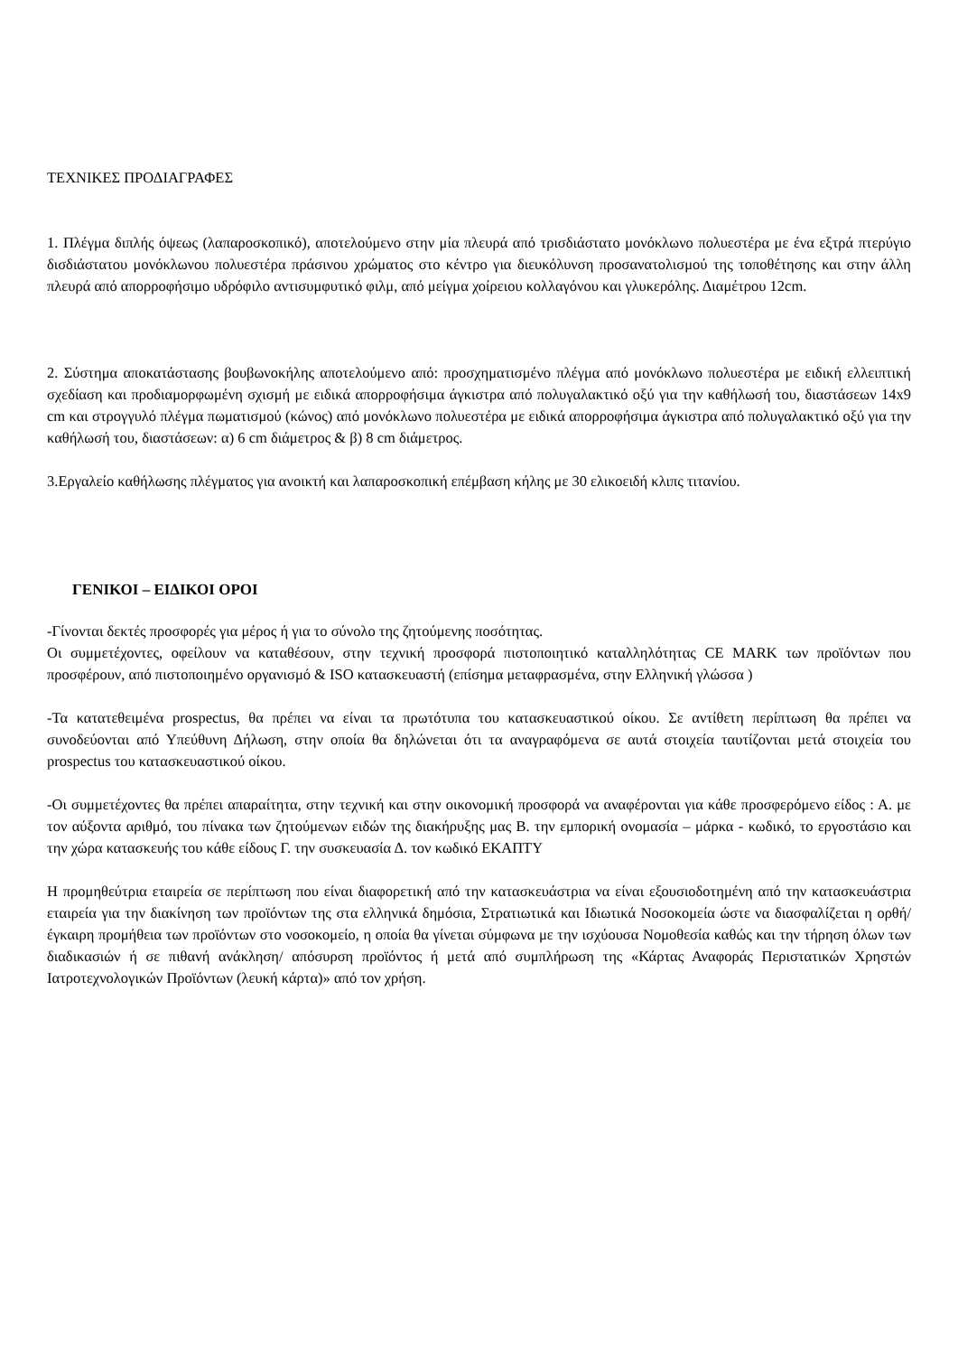ΤΕΧΝΙΚΕΣ ΠΡΟΔΙΑΓΡΑΦΕΣ
1. Πλέγμα διπλής όψεως (λαπαροσκοπικό), αποτελούμενο στην μία πλευρά από τρισδιάστατο μονόκλωνο πολυεστέρα με ένα εξτρά πτερύγιο δισδιάστατου μονόκλωνου πολυεστέρα πράσινου χρώματος στο κέντρο για διευκόλυνση προσανατολισμού της τοποθέτησης και στην άλλη πλευρά από απορροφήσιμο υδρόφιλο αντισυμφυτικό φιλμ, από μείγμα χοίρειου κολλαγόνου και γλυκερόλης. Διαμέτρου 12cm.
2. Σύστημα αποκατάστασης βουβωνοκήλης αποτελούμενο από: προσχηματισμένο πλέγμα από μονόκλωνο πολυεστέρα με ειδική ελλειπτική σχεδίαση και προδιαμορφωμένη σχισμή με ειδικά απορροφήσιμα άγκιστρα από πολυγαλακτικό οξύ για την καθήλωσή του, διαστάσεων 14x9 cm και στρογγυλό πλέγμα πωματισμού (κώνος) από μονόκλωνο πολυεστέρα με ειδικά απορροφήσιμα άγκιστρα από πολυγαλακτικό οξύ για την καθήλωσή του, διαστάσεων: α) 6 cm διάμετρος & β) 8 cm διάμετρος.
3.Εργαλείο καθήλωσης πλέγματος για ανοικτή και λαπαροσκοπική επέμβαση κήλης με 30 ελικοειδή κλιπς τιτανίου.
ΓΕΝΙΚΟΙ – ΕΙΔΙΚΟΙ ΟΡΟΙ
-Γίνονται δεκτές προσφορές για μέρος ή για το σύνολο της ζητούμενης ποσότητας.
Οι συμμετέχοντες, οφείλουν να καταθέσουν, στην τεχνική προσφορά πιστοποιητικό καταλληλότητας CE MARK των προϊόντων που προσφέρουν, από πιστοποιημένο οργανισμό & ISO κατασκευαστή (επίσημα μεταφρασμένα, στην Ελληνική γλώσσα )
-Τα κατατεθειμένα prospectus, θα πρέπει να είναι τα πρωτότυπα του κατασκευαστικού οίκου. Σε αντίθετη περίπτωση θα πρέπει να συνοδεύονται από Υπεύθυνη Δήλωση, στην οποία θα δηλώνεται ότι τα αναγραφόμενα σε αυτά στοιχεία ταυτίζονται μετά στοιχεία του prospectus του κατασκευαστικού οίκου.
-Οι συμμετέχοντες θα πρέπει απαραίτητα, στην τεχνική και στην οικονομική προσφορά να αναφέρονται για κάθε προσφερόμενο είδος : Α. με τον αύξοντα αριθμό, του πίνακα των ζητούμενων ειδών της διακήρυξης μας Β. την εμπορική ονομασία – μάρκα - κωδικό, το εργοστάσιο και την χώρα κατασκευής του κάθε είδους Γ. την συσκευασία Δ. τον κωδικό ΕΚΑΠΤΥ
Η προμηθεύτρια εταιρεία σε περίπτωση που είναι διαφορετική από την κατασκευάστρια να είναι εξουσιοδοτημένη από την κατασκευάστρια εταιρεία για την διακίνηση των προϊόντων της στα ελληνικά δημόσια, Στρατιωτικά και Ιδιωτικά Νοσοκομεία ώστε να διασφαλίζεται η ορθή/ έγκαιρη προμήθεια των προϊόντων στο νοσοκομείο, η οποία θα γίνεται σύμφωνα με την ισχύουσα Νομοθεσία καθώς και την τήρηση όλων των διαδικασιών ή σε πιθανή ανάκληση/ απόσυρση προϊόντος ή μετά από συμπλήρωση της «Κάρτας Αναφοράς Περιστατικών Χρηστών Ιατροτεχνολογικών Προϊόντων (λευκή κάρτα)» από τον χρήση.